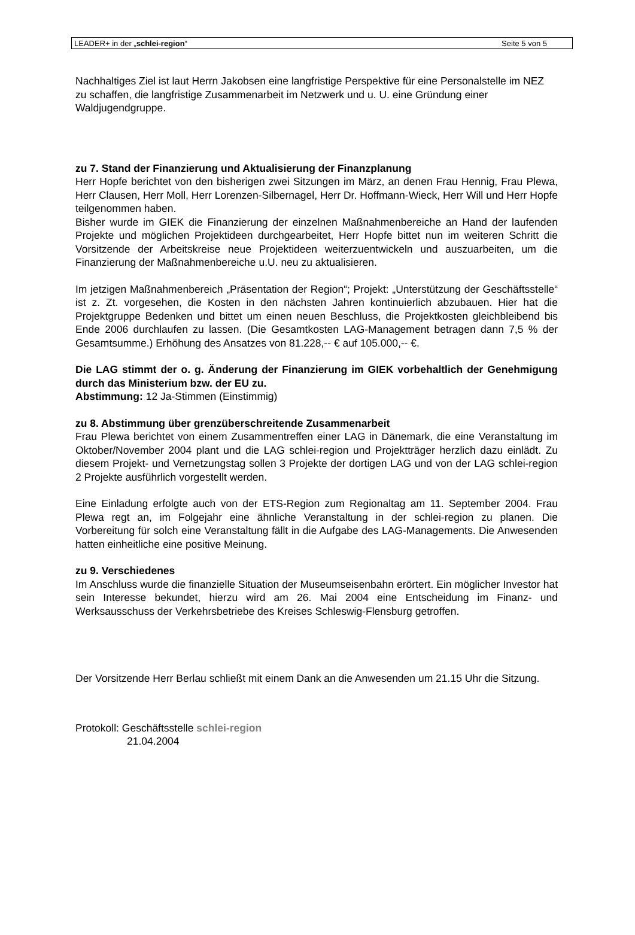LEADER+ in der „schlei-region“Seite 5 von 5
Nachhaltiges Ziel ist laut Herrn Jakobsen eine langfristige Perspektive für eine Personalstelle im NEZ zu schaffen, die langfristige Zusammenarbeit im Netzwerk und u. U. eine Gründung einer Waldjugendgruppe.
zu 7. Stand der Finanzierung und Aktualisierung der Finanzplanung
Herr Hopfe berichtet von den bisherigen zwei Sitzungen im März, an denen Frau Hennig, Frau Plewa, Herr Clausen, Herr Moll, Herr Lorenzen-Silbernagel, Herr Dr. Hoffmann-Wieck, Herr Will und Herr Hopfe teilgenommen haben.
Bisher wurde im GIEK die Finanzierung der einzelnen Maßnahmenbereiche an Hand der laufenden Projekte und möglichen Projektideen durchgearbeitet, Herr Hopfe bittet nun im weiteren Schritt die Vorsitzende der Arbeitskreise neue Projektideen weiterzuentwickeln und auszuarbeiten, um die Finanzierung der Maßnahmenbereiche u.U. neu zu aktualisieren.
Im jetzigen Maßnahmenbereich „Präsentation der Region“; Projekt: „Unterstützung der Geschäftsstelle“ ist z. Zt. vorgesehen, die Kosten in den nächsten Jahren kontinuierlich abzubauen. Hier hat die Projektgruppe Bedenken und bittet um einen neuen Beschluss, die Projektkosten gleichbleibend bis Ende 2006 durchlaufen zu lassen. (Die Gesamtkosten LAG-Management betragen dann 7,5 % der Gesamtsumme.) Erhöhung des Ansatzes von 81.228,-- € auf 105.000,-- €.
Die LAG stimmt der o. g. Änderung der Finanzierung im GIEK vorbehaltlich der Genehmigung durch das Ministerium bzw. der EU zu.
Abstimmung: 12 Ja-Stimmen (Einstimmig)
zu 8. Abstimmung über grenzüberschreitende Zusammenarbeit
Frau Plewa berichtet von einem Zusammentreffen einer LAG in Dänemark, die eine Veranstaltung im Oktober/November 2004 plant und die LAG schlei-region und Projektträger herzlich dazu einlädt. Zu diesem Projekt- und Vernetzungstag sollen 3 Projekte der dortigen LAG und von der LAG schlei-region 2 Projekte ausführlich vorgestellt werden.
Eine Einladung erfolgte auch von der ETS-Region zum Regionaltag am 11. September 2004. Frau Plewa regt an, im Folgejahr eine ähnliche Veranstaltung in der schlei-region zu planen. Die Vorbereitung für solch eine Veranstaltung fällt in die Aufgabe des LAG-Managements. Die Anwesenden hatten einheitliche eine positive Meinung.
zu 9. Verschiedenes
Im Anschluss wurde die finanzielle Situation der Museumseisenbahn erörtert. Ein möglicher Investor hat sein Interesse bekundet, hierzu wird am 26. Mai 2004 eine Entscheidung im Finanz- und Werksausschuss der Verkehrsbetriebe des Kreises Schleswig-Flensburg getroffen.
Der Vorsitzende Herr Berlau schließt mit einem Dank an die Anwesenden um 21.15 Uhr die Sitzung.
Protokoll: Geschäftsstelle schlei-region
21.04.2004